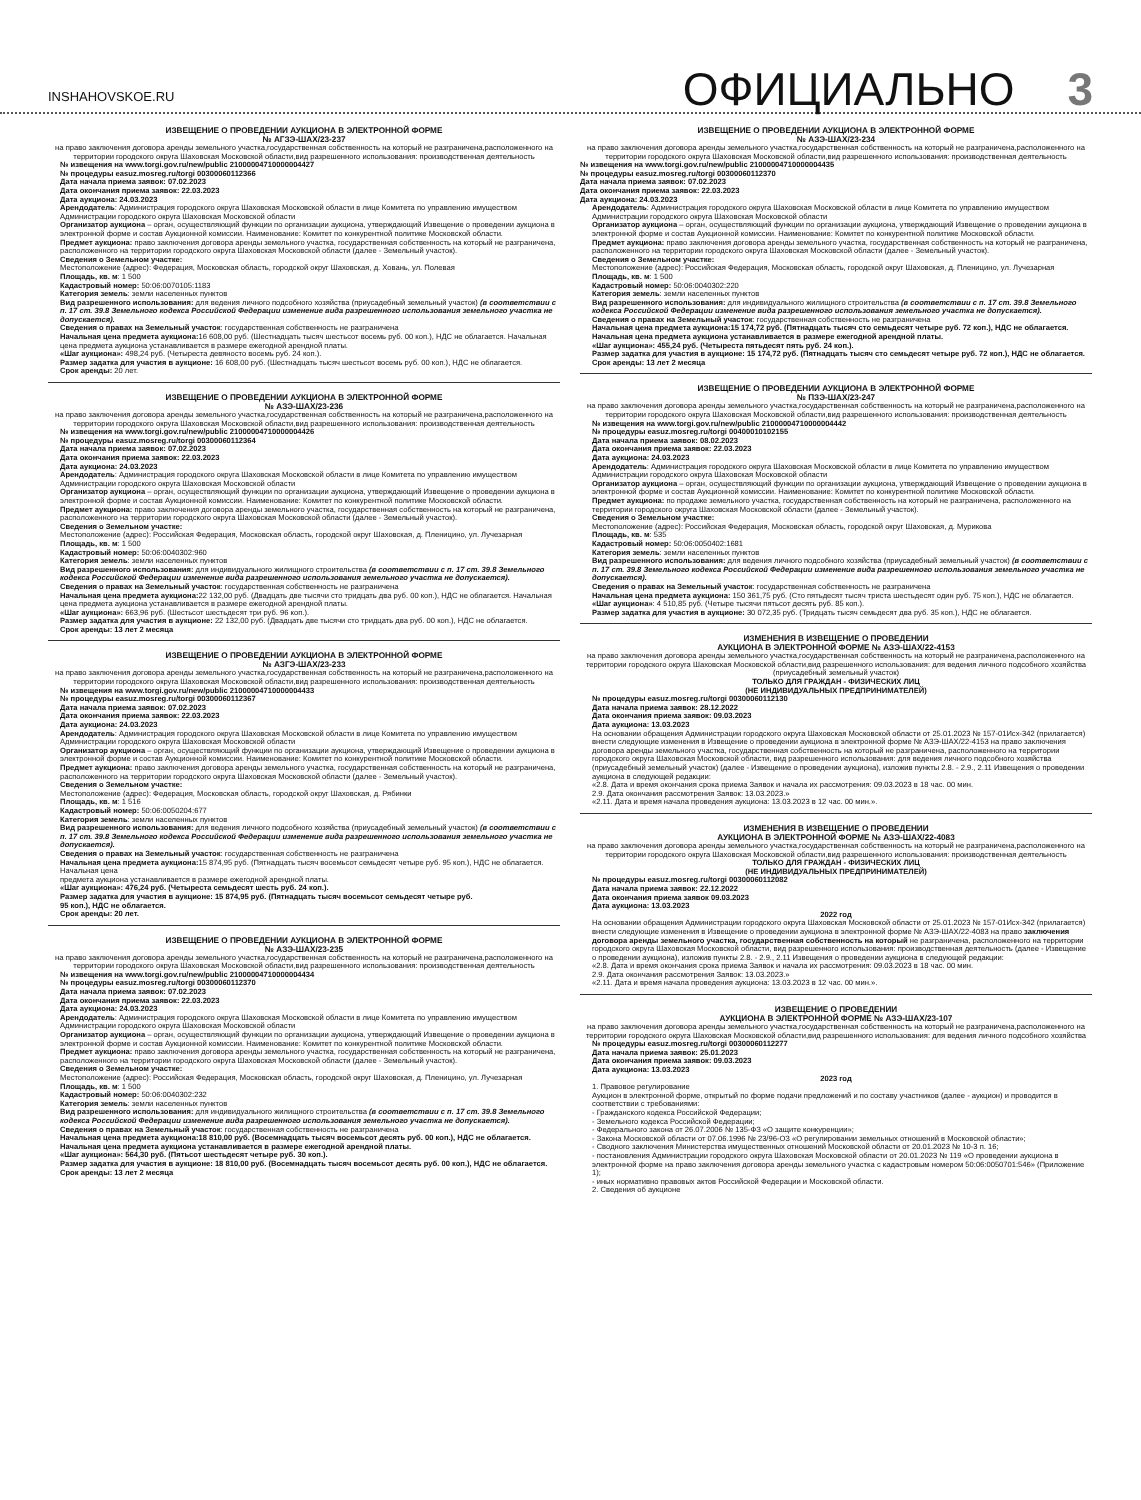INSHAHOVSKOE.RU ОФИЦИАЛЬНО 3
ИЗВЕЩЕНИЕ О ПРОВЕДЕНИИ АУКЦИОНА В ЭЛЕКТРОННОЙ ФОРМЕ
№ АГЗЭ-ШАХ/23-237
на право заключения договора аренды земельного участка,государственная собственность на который не разграничена,расположенного на территории городского округа Шаховская Московской области,вид разрешенного использования: производственная деятельность
№ извещения на www.torgi.gov.ru/new/public 21000004710000004427
№ процедуры easuz.mosreg.ru/torgi 00300060112366
Дата начала приема заявок: 07.02.2023
Дата окончания приема заявок: 22.03.2023
Дата аукциона: 24.03.2023
Арендодатель: Администрация городского округа Шаховская Московской области в лице Комитета по управлению имуществом Администрации городского округа Шаховская Московской области
Организатор аукциона – орган, осуществляющий функции по организации аукциона, утверждающий Извещение о проведении аукциона в электронной форме и состав Аукционной комиссии. Наименование: Комитет по конкурентной политике Московской области.
Предмет аукциона: право заключения договора аренды земельного участка, государственная собственность на который не разграничена, расположенного на территории городского округа Шаховская Московской области (далее - Земельный участок).
Сведения о Земельном участке:
Местоположение (адрес): Федерация, Московская область, городской округ Шаховская, д. Ховань, ул. Полевая
Площадь, кв. м: 1 500
Кадастровый номер: 50:06:0070105:1183
Категория земель: земли населенных пунктов
Вид разрешенного использования: для ведения личного подсобного хозяйства (приусадебный земельный участок) (в соответствии с п. 17 ст. 39.8 Земельного кодекса Российской Федерации изменение вида разрешенного использования земельного участка не допускается).
Сведения о правах на Земельный участок: государственная собственность не разграничена
Начальная цена предмета аукциона: 16 608,00 руб. (Шестнадцать тысяч шестьсот восемь руб. 00 коп.), НДС не облагается. Начальная цена предмета аукциона устанавливается в размере ежегодной арендной платы.
«Шаг аукциона»: 498,24 руб. (Четыреста девяносто восемь руб. 24 коп.).
Размер задатка для участия в аукционе: 16 608,00 руб. (Шестнадцать тысяч шестьсот восемь руб. 00 коп.), НДС не облагается.
Срок аренды: 20 лет.
ИЗВЕЩЕНИЕ О ПРОВЕДЕНИИ АУКЦИОНА В ЭЛЕКТРОННОЙ ФОРМЕ
№ АЗЭ-ШАХ/23-236
на право заключения договора аренды земельного участка,государственная собственность на который не разграничена,расположенного на территории городского округа Шаховская Московской области,вид разрешенного использования: производственная деятельность
№ извещения на www.torgi.gov.ru/new/public 21000004710000004426
№ процедуры easuz.mosreg.ru/torgi 00300060112364
Дата начала приема заявок: 07.02.2023
Дата окончания приема заявок: 22.03.2023
Дата аукциона: 24.03.2023
Арендодатель: Администрация городского округа Шаховская Московской области в лице Комитета по управлению имуществом Администрации городского округа Шаховская Московской области
Организатор аукциона – орган, осуществляющий функции по организации аукциона, утверждающий Извещение о проведении аукциона в электронной форме и состав Аукционной комиссии. Наименование: Комитет по конкурентной политике Московской области.
Предмет аукциона: право заключения договора аренды земельного участка, государственная собственность на который не разграничена, расположенного на территории городского округа Шаховская Московской области (далее - Земельный участок).
Сведения о Земельном участке:
Местоположение (адрес): Российская Федерация, Московская область, городской округ Шаховская, д. Пленицино, ул. Лучезарная
Площадь, кв. м: 1 500
Кадастровый номер: 50:06:0040302:960
Категория земель: земли населенных пунктов
Вид разрешенного использования: для индивидуального жилищного строительства (в соответствии с п. 17 ст. 39.8 Земельного кодекса Российской Федерации изменение вида разрешенного использования земельного участка не допускается).
Сведения о правах на Земельный участок: государственная собственность не разграничена
Начальная цена предмета аукциона: 22 132,00 руб. (Двадцать две тысячи сто тридцать два руб. 00 коп.), НДС не облагается. Начальная цена предмета аукциона устанавливается в размере ежегодной арендной платы.
«Шаг аукциона»: 663,96 руб. (Шестьсот шестьдесят три руб. 96 коп.).
Размер задатка для участия в аукционе: 22 132,00 руб. (Двадцать две тысячи сто тридцать два руб. 00 коп.), НДС не облагается.
Срок аренды: 13 лет 2 месяца
ИЗВЕЩЕНИЕ О ПРОВЕДЕНИИ АУКЦИОНА В ЭЛЕКТРОННОЙ ФОРМЕ
№ АЗГЭ-ШАХ/23-233
на право заключения договора аренды земельного участка,государственная собственность на который не разграничена,расположенного на территории городского округа Шаховская Московской области,вид разрешенного использования: производственная деятельность
№ извещения на www.torgi.gov.ru/new/public 21000004710000004433
№ процедуры easuz.mosreg.ru/torgi 00300060112367
Дата начала приема заявок: 07.02.2023
Дата окончания приема заявок: 22.03.2023
Дата аукциона: 24.03.2023
Арендодатель: Администрация городского округа Шаховская Московской области в лице Комитета по управлению имуществом Администрации городского округа Шаховская Московской области
Организатор аукциона – орган, осуществляющий функции по организации аукциона, утверждающий Извещение о проведении аукциона в электронной форме и состав Аукционной комиссии. Наименование: Комитет по конкурентной политике Московской области.
Предмет аукциона: право заключения договора аренды земельного участка, государственная собственность на который не разграничена, расположенного на территории городского округа Шаховская Московской области (далее - Земельный участок).
Сведения о Земельном участке:
Местоположение (адрес): Федерация, Московская область, городской округ Шаховская, д. Рябинки
Площадь, кв. м: 1 516
Кадастровый номер: 50:06:0050204:677
Категория земель: земли населенных пунктов
Вид разрешенного использования: для ведения личного подсобного хозяйства (приусадебный земельный участок) (в соответствии с п. 17 ст. 39.8 Земельного кодекса Российской Федерации изменение вида разрешенного использования земельного участка не допускается).
Сведения о правах на Земельный участок: государственная собственность не разграничена
Начальная цена предмета аукциона: 15 874,95 руб. (Пятнадцать тысяч восемьсот семьдесят четыре руб. 95 коп.), НДС не облагается. Начальная цена
предмета аукциона устанавливается в размере ежегодной арендной платы.
«Шаг аукциона»: 476,24 руб. (Четыреста семьдесят шесть руб. 24 коп.).
Размер задатка для участия в аукционе: 15 874,95 руб. (Пятнадцать тысяч восемьсот семьдесят четыре руб.
95 коп.), НДС не облагается.
Срок аренды: 20 лет.
ИЗВЕЩЕНИЕ О ПРОВЕДЕНИИ АУКЦИОНА В ЭЛЕКТРОННОЙ ФОРМЕ
№ АЗЭ-ШАХ/23-235
на право заключения договора аренды земельного участка,государственная собственность на который не разграничена,расположенного на территории городского округа Шаховская Московской области,вид разрешенного использования: производственная деятельность
№ извещения на www.torgi.gov.ru/new/public 21000004710000004434
№ процедуры easuz.mosreg.ru/torgi 00300060112370
Дата начала приема заявок: 07.02.2023
Дата окончания приема заявок: 22.03.2023
Дата аукциона: 24.03.2023
Арендодатель: Администрация городского округа Шаховская Московской области в лице Комитета по управлению имуществом Администрации городского округа Шаховская Московской области
Организатор аукциона – орган, осуществляющий функции по организации аукциона, утверждающий Извещение о проведении аукциона в электронной форме и состав Аукционной комиссии. Наименование: Комитет по конкурентной политике Московской области.
Предмет аукциона: право заключения договора аренды земельного участка, государственная собственность на который не разграничена, расположенного на территории городского округа Шаховская Московской области (далее - Земельный участок).
Сведения о Земельном участке:
Местоположение (адрес): Российская Федерация, Московская область, городской округ Шаховская, д. Пленицино, ул. Лучезарная
Площадь, кв. м: 1 500
Кадастровый номер: 50:06:0040302:232
Категория земель: земли населенных пунктов
Вид разрешенного использования: для индивидуального жилищного строительства (в соответствии с п. 17 ст. 39.8 Земельного кодекса Российской Федерации изменение вида разрешенного использования земельного участка не допускается).
Сведения о правах на Земельный участок: государственная собственность не разграничена
Начальная цена предмета аукциона:18 810,00 руб. (Восемнадцать тысяч восемьсот десять руб. 00 коп.), НДС не облагается. Начальная цена предмета аукциона устанавливается в размере ежегодной арендной платы.
«Шаг аукциона»: 564,30 руб. (Пятьсот шестьдесят четыре руб. 30 коп.).
Размер задатка для участия в аукционе: 18 810,00 руб. (Восемнадцать тысяч восемьсот десять руб. 00 коп.), НДС не облагается.
Срок аренды: 13 лет 2 месяца
ИЗВЕЩЕНИЕ О ПРОВЕДЕНИИ АУКЦИОНА В ЭЛЕКТРОННОЙ ФОРМЕ
№ АЗЭ-ШАХ/23-234
на право заключения договора аренды земельного участка,государственная собственность на который не разграничена,расположенного на территории городского округа Шаховская Московской области,вид разрешенного использования: производственная деятельность
№ извещения на www.torgi.gov.ru/new/public 21000004710000004435
№ процедуры easuz.mosreg.ru/torgi 00300060112370
Дата начала приема заявок: 07.02.2023
Дата окончания приема заявок: 22.03.2023
Дата аукциона: 24.03.2023
Арендодатель: Администрация городского округа Шаховская Московской области в лице Комитета по управлению имуществом Администрации городского округа Шаховская Московской области
Организатор аукциона – орган, осуществляющий функции по организации аукциона, утверждающий Извещение о проведении аукциона в электронной форме и состав Аукционной комиссии. Наименование: Комитет по конкурентной политике Московской области.
Предмет аукциона: право заключения договора аренды земельного участка, государственная собственность на который не разграничена, расположенного на территории городского округа Шаховская Московской области (далее - Земельный участок).
Сведения о Земельном участке:
Местоположение (адрес): Российская Федерация, Московская область, городской округ Шаховская, д. Пленицино, ул. Лучезарная
Площадь, кв. м: 1 500
Кадастровый номер: 50:06:0040302:220
Категория земель: земли населенных пунктов
Вид разрешенного использования: для индивидуального жилищного строительства (в соответствии с п. 17 ст. 39.8 Земельного кодекса Российской Федерации изменение вида разрешенного использования земельного участка не допускается).
Сведения о правах на Земельный участок: государственная собственность не разграничена
Начальная цена предмета аукциона:15 174,72 руб. (Пятнадцать тысяч сто семьдесят четыре руб. 72 коп.), НДС не облагается. Начальная цена предмета аукциона устанавливается в размере ежегодной арендной платы.
«Шаг аукциона»: 455,24 руб. (Четыреста пятьдесят пять руб. 24 коп.).
Размер задатка для участия в аукционе: 15 174,72 руб. (Пятнадцать тысяч сто семьдесят четыре руб. 72 коп.), НДС не облагается.
Срок аренды: 13 лет 2 месяца
ИЗВЕЩЕНИЕ О ПРОВЕДЕНИИ АУКЦИОНА В ЭЛЕКТРОННОЙ ФОРМЕ
№ ПЗЭ-ШАХ/23-247
на право заключения договора аренды земельного участка,государственная собственность на который не разграничена,расположенного на территории городского округа Шаховская Московской области,вид разрешенного использования: производственная деятельность
№ извещения на www.torgi.gov.ru/new/public 21000004710000004442
№ процедуры easuz.mosreg.ru/torgi 00400010102155
Дата начала приема заявок: 08.02.2023
Дата окончания приема заявок: 22.03.2023
Дата аукциона: 24.03.2023
Арендодатель: Администрация городского округа Шаховская Московской области в лице Комитета по управлению имуществом Администрации городского округа Шаховская Московской области
Организатор аукциона – орган, осуществляющий функции по организации аукциона, утверждающий Извещение о проведении аукциона в электронной форме и состав Аукционной комиссии. Наименование: Комитет по конкурентной политике Московской области.
Предмет аукциона: по продаже земельного участка, государственная собственность на который не разграничена, расположенного на территории городского округа Шаховская Московской области (далее - Земельный участок).
Сведения о Земельном участке:
Местоположение (адрес): Российская Федерация, Московская область, городской округ Шаховская, д. Мурикова
Площадь, кв. м: 535
Кадастровый номер: 50:06:0050402:1681
Категория земель: земли населенных пунктов
Вид разрешенного использования: для ведения личного подсобного хозяйства (приусадебный земельный участок) (в соответствии с п. 17 ст. 39.8 Земельного кодекса Российской Федерации изменение вида разрешенного использования земельного участка не допускается).
Сведения о правах на Земельный участок: государственная собственность не разграничена
Начальная цена предмета аукциона: 150 361,75 руб. (Сто пятьдесят тысяч триста шестьдесят один руб. 75 коп.), НДС не облагается.
«Шаг аукциона»: 4 510,85 руб. (Четыре тысячи пятьсот десять руб. 85 коп.).
Размер задатка для участия в аукционе: 30 072,35 руб. (Тридцать тысяч семьдесят два руб. 35 коп.), НДС не облагается.
ИЗМЕНЕНИЯ В ИЗВЕЩЕНИЕ О ПРОВЕДЕНИИ
АУКЦИОНА В ЭЛЕКТРОННОЙ ФОРМЕ № АЗЭ-ШАХ/22-4153
на право заключения договора аренды земельного участка,государственная собственность на который не разграничена,расположенного на территории городского округа Шаховская Московской области,вид разрешенного использования: для ведения личного подсобного хозяйства (приусадебный земельный участок)
ТОЛЬКО ДЛЯ ГРАЖДАН - ФИЗИЧЕСКИХ ЛИЦ
(НЕ ИНДИВИДУАЛЬНЫХ ПРЕДПРИНИМАТЕЛЕЙ)
№ процедуры easuz.mosreg.ru/torgi 00300060112130
Дата начала приема заявок: 28.12.2022
Дата окончания приема заявок: 09.03.2023
Дата аукциона: 13.03.2023
На основании обращения Администрации городского округа Шаховская Московской области от 25.01.2023 № 157-01Исх-342 (прилагается) внести следующие изменения в Извещение о проведении аукциона в электронной форме № АЗЭ-ШАХ/22-4153 на право заключения договора аренды земельного участка, государственная собственность на который не разграничена, расположенного на территории городского округа Шаховская Московской области, вид разрешенного использования: для ведения личного подсобного хозяйства (приусадебный земельный участок) (далее - Извещение о проведении аукциона), изложив пункты 2.8. - 2.9., 2.11 Извещения о проведении аукциона в следующей редакции:
«2.8. Дата и время окончания срока приема Заявок и начала их рассмотрения: 09.03.2023 в 18 час. 00 мин.
2.9. Дата окончания рассмотрения Заявок: 13.03.2023.»
«2.11. Дата и время начала проведения аукциона: 13.03.2023 в 12 час. 00 мин.».
ИЗМЕНЕНИЯ В ИЗВЕЩЕНИЕ О ПРОВЕДЕНИИ
АУКЦИОНА В ЭЛЕКТРОННОЙ ФОРМЕ № АЗЭ-ШАХ/22-4083
на право заключения договора аренды земельного участка,государственная собственность на который не разграничена,расположенного на территории городского округа Шаховская Московской области,вид разрешенного использования: производственная деятельность
ТОЛЬКО ДЛЯ ГРАЖДАН - ФИЗИЧЕСКИХ ЛИЦ
(НЕ ИНДИВИДУАЛЬНЫХ ПРЕДПРИНИМАТЕЛЕЙ)
№ процедуры easuz.mosreg.ru/torgi 00300060112082
Дата начала приема заявок: 22.12.2022
Дата окончания приема заявок 09.03.2023
Дата аукциона: 13.03.2023
2022 год
На основании обращения Администрации городского округа Шаховская Московской области от 25.01.2023 № 157-01Исх-342 (прилагается) внести следующие изменения в Извещение о проведении аукциона в электронной форме № АЗЭ-ШАХ/22-4083 на право заключения договора аренды земельного участка, государственная собственность на который не разграничена, расположенного на территории городского округа Шаховская Московской области, вид разрешенного использования: производственная деятельность (далее - Извещение о проведении аукциона), изложив пункты 2.8. - 2.9., 2.11 Извещения о проведении аукциона в следующей редакции:
«2.8. Дата и время окончания срока приема Заявок и начала их рассмотрения: 09.03.2023 в 18 час. 00 мин.
2.9. Дата окончания рассмотрения Заявок: 13.03.2023.»
«2.11. Дата и время начала проведения аукциона: 13.03.2023 в 12 час. 00 мин.».
ИЗВЕЩЕНИЕ О ПРОВЕДЕНИИ
АУКЦИОНА В ЭЛЕКТРОННОЙ ФОРМЕ № АЗЭ-ШАХ/23-107
на право заключения договора аренды земельного участка,государственная собственность на который не разграничена,расположенного на территории городского округа Шаховская Московской области,вид разрешенного использования: для ведения личного подсобного хозяйства
№ процедуры easuz.mosreg.ru/torgi 00300060112277
Дата начала приема заявок: 25.01.2023
Дата окончания приема заявок: 09.03.2023
Дата аукциона: 13.03.2023
2023 год
1. Правовое регулирование
Аукцион в электронной форме, открытый по форме подачи предложений и по составу участников (далее - аукцион) и проводится в соответствии с требованиями:
- Гражданского кодекса Российской Федерации;
- Земельного кодекса Российской Федерации;
- Федерального закона от 26.07.2006 № 135-ФЗ «О защите конкуренции»;
- Закона Московской области от 07.06.1996 № 23/96-ОЗ «О регулировании земельных отношений в Московской области»;
- Сводного заключения Министерства имущественных отношений Московской области от 20.01.2023 № 10-3 п. 16;
- постановления Администрации городского округа Шаховская Московской области от 20.01.2023 № 119 «О проведении аукциона в электронной форме на право заключения договора аренды земельного участка с кадастровым номером 50:06:0050701:546» (Приложение 1);
- иных нормативно правовых актов Российской Федерации и Московской области.
2. Сведения об аукционе